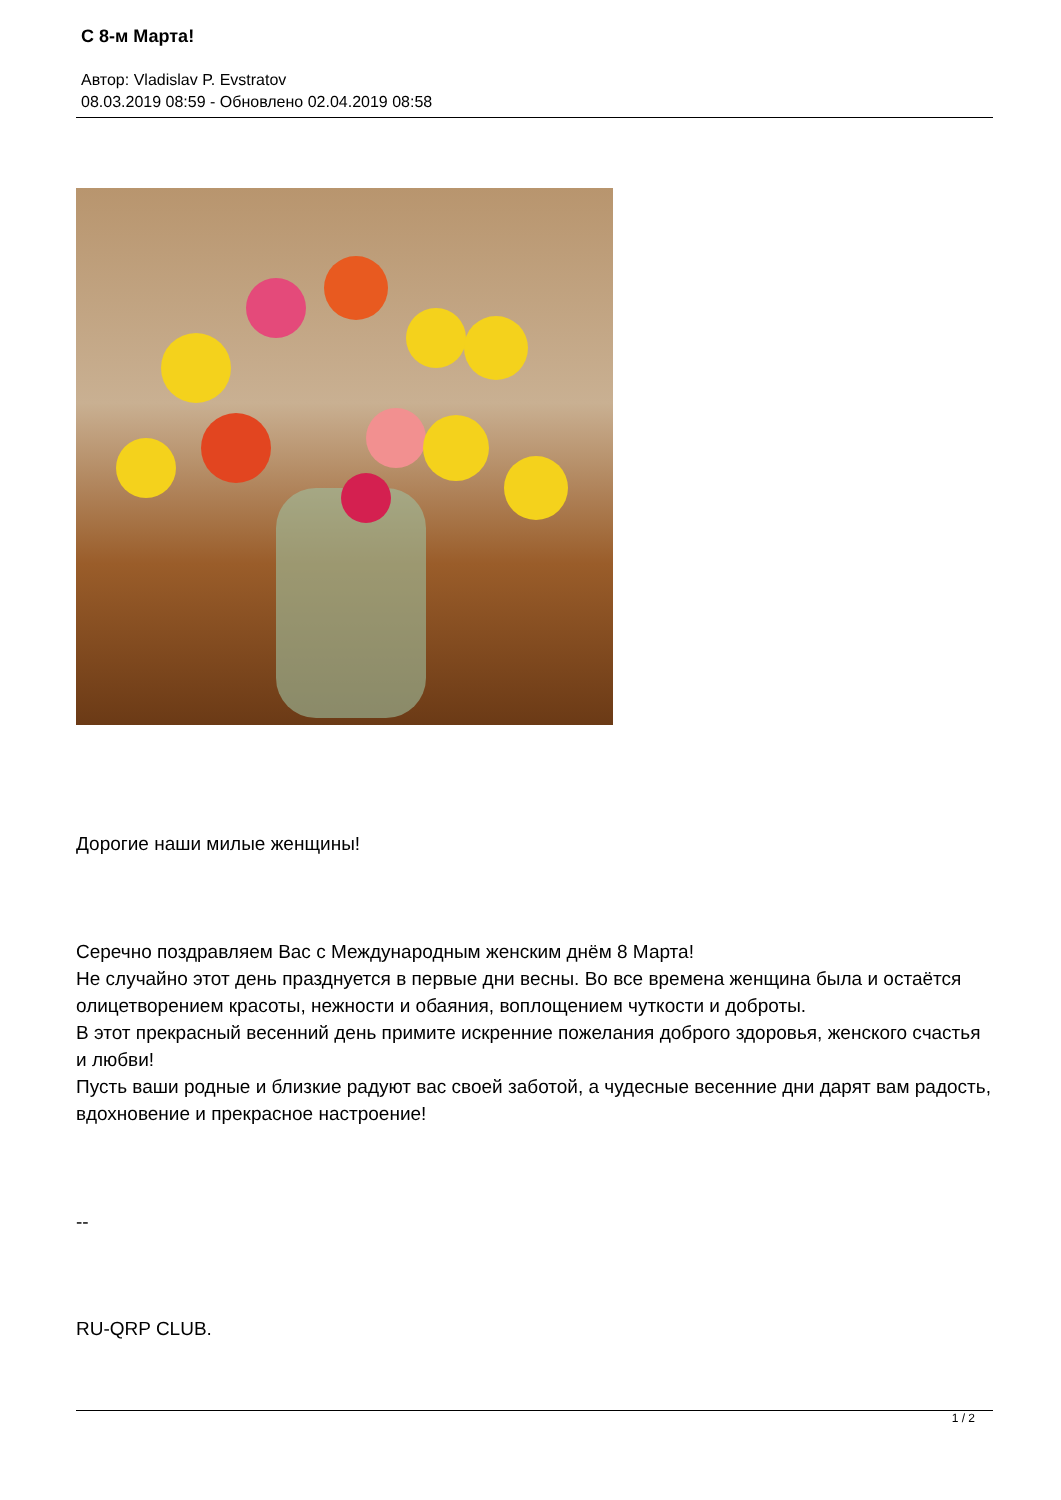С 8-м Марта!
Автор: Vladislav P. Evstratov
08.03.2019 08:59 - Обновлено 02.04.2019 08:58
Дорогие наши милые женщины!
Серечно поздравляем Вас с Международным женским днём 8 Марта!
Не случайно этот день празднуется в первые дни весны. Во все времена женщина была и остаётся олицетворением красоты, нежности и обаяния, воплощением чуткости и доброты.
В этот прекрасный весенний день примите искренние пожелания доброго здоровья, женского счастья и любви!
Пусть ваши родные и близкие радуют вас своей заботой, а чудесные весенние дни дарят вам радость, вдохновение и прекрасное настроение!
--
RU-QRP CLUB.
1 / 2